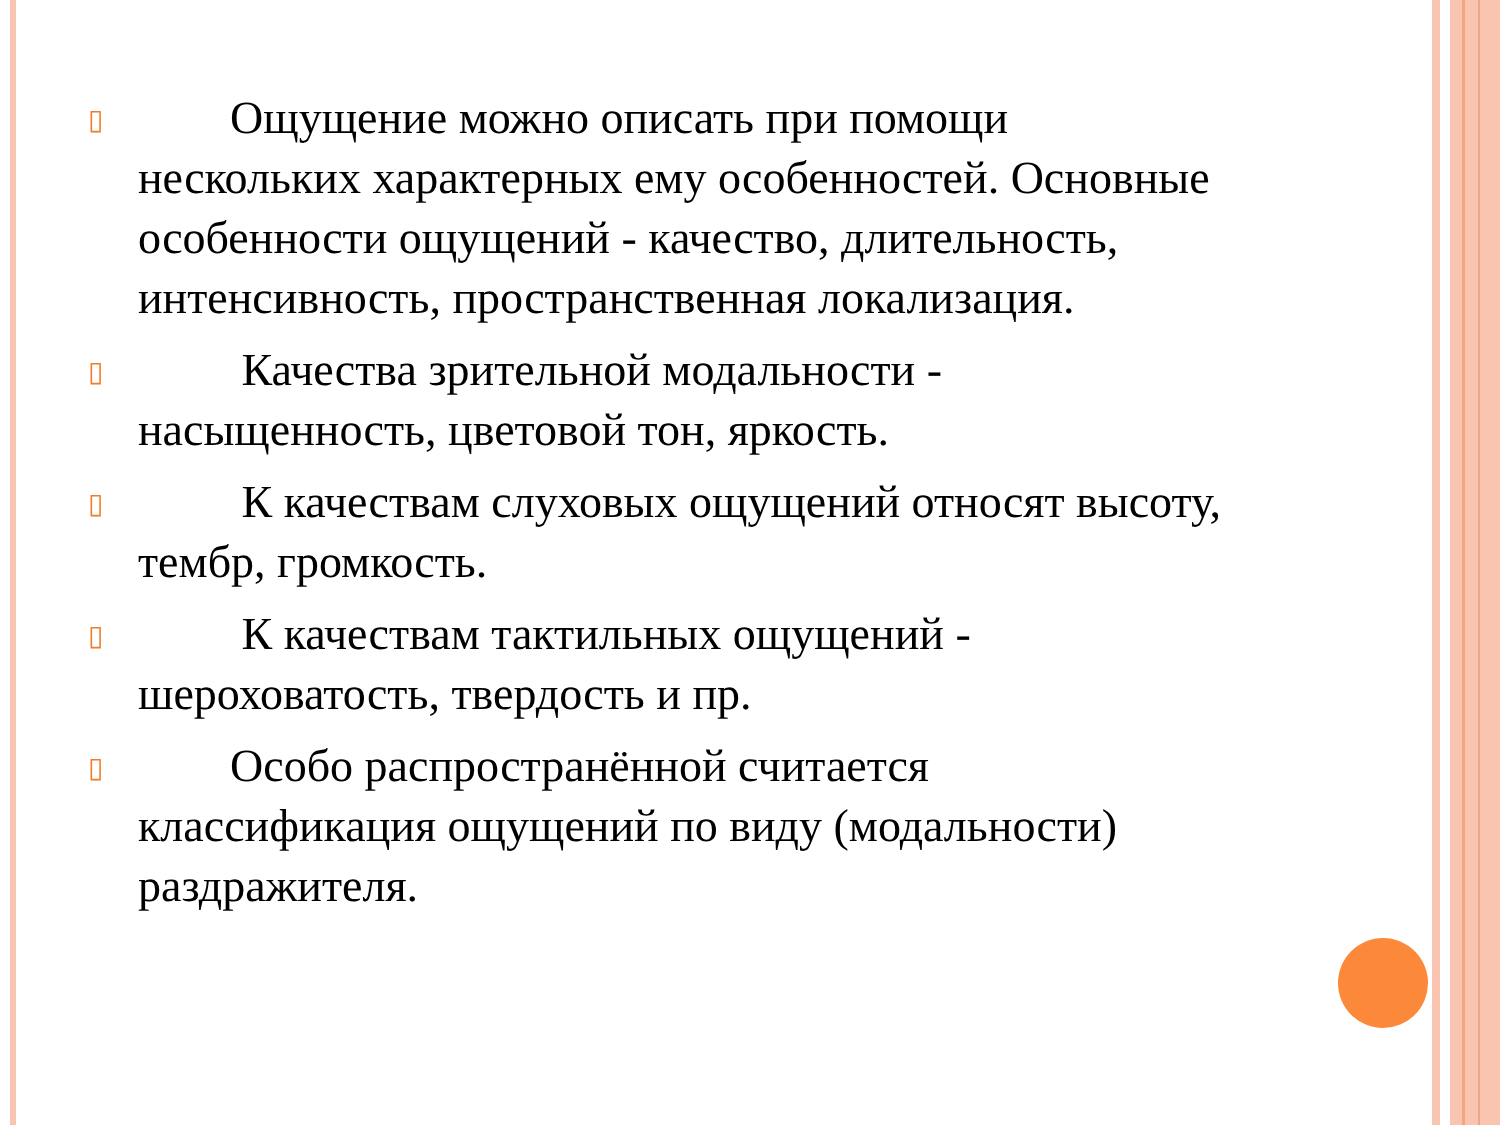▯  Ощущение можно описать при помощи нескольких характерных ему особенностей. Основные особенности ощущений - качество, длительность, интенсивность, пространственная локализация.
▯   Качества зрительной модальности - насыщенность, цветовой тон, яркость.
▯   К качествам слуховых ощущений относят высоту, тембр, громкость.
▯   К качествам тактильных ощущений - шероховатость, твердость и пр.
▯  Особо распространённой считается классификация ощущений по виду (модальности) раздражителя.